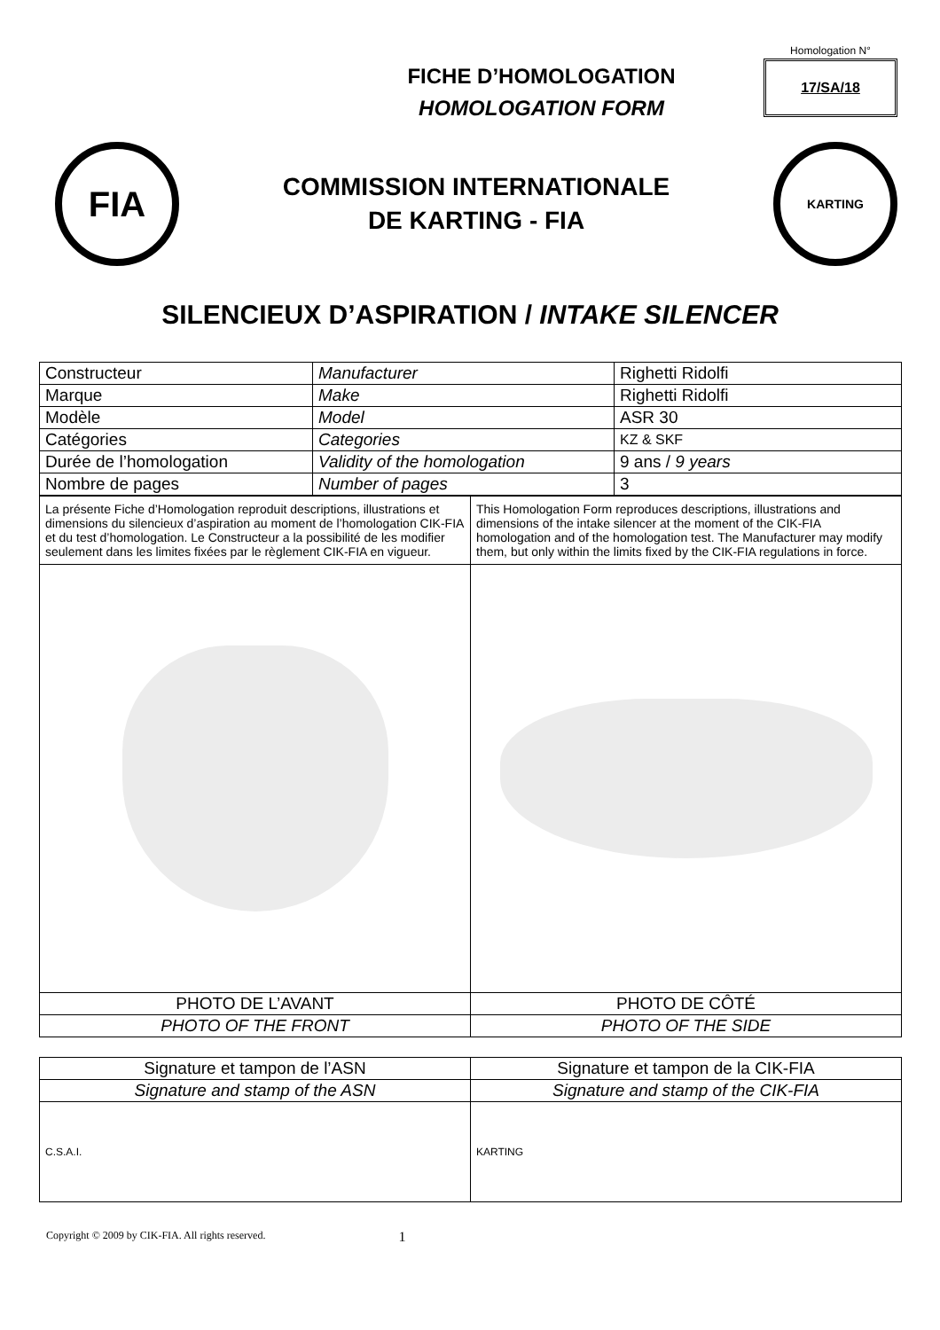FICHE D’HOMOLOGATION
HOMOLOGATION FORM
Homologation N°
17/SA/18
FIA
COMMISSION INTERNATIONALE
DE KARTING - FIA
KARTING
SILENCIEUX D’ASPIRATION / INTAKE SILENCER
| Constructeur | Manufacturer | Righetti Ridolfi |
| Marque | Make | Righetti Ridolfi |
| Modèle | Model | ASR 30 |
| Catégories | Categories | KZ & SKF |
| Durée de l’homologation | Validity of the homologation | 9 ans / 9 years |
| Nombre de pages | Number of pages | 3 |
| La présente Fiche d’Homologation reproduit descriptions, illustrations et dimensions du silencieux d’aspiration au moment de l’homologation CIK-FIA et du test d’homologation. Le Constructeur a la possibilité de les modifier seulement dans les limites fixées par le règlement CIK-FIA en vigueur. | This Homologation Form reproduces descriptions, illustrations and dimensions of the intake silencer at the moment of the CIK-FIA homologation and of the homologation test. The Manufacturer may modify them, but only within the limits fixed by the CIK-FIA regulations in force. |
| PHOTO DE L’AVANT | PHOTO DE CÔTÉ |
| PHOTO OF THE FRONT | PHOTO OF THE SIDE |
| Signature et tampon de l’ASN | Signature et tampon de la CIK-FIA |
| Signature and stamp of the ASN | Signature and stamp of the CIK-FIA |
| C.S.A.I. | KARTING |
Copyright © 2009 by CIK-FIA. All rights reserved. 1